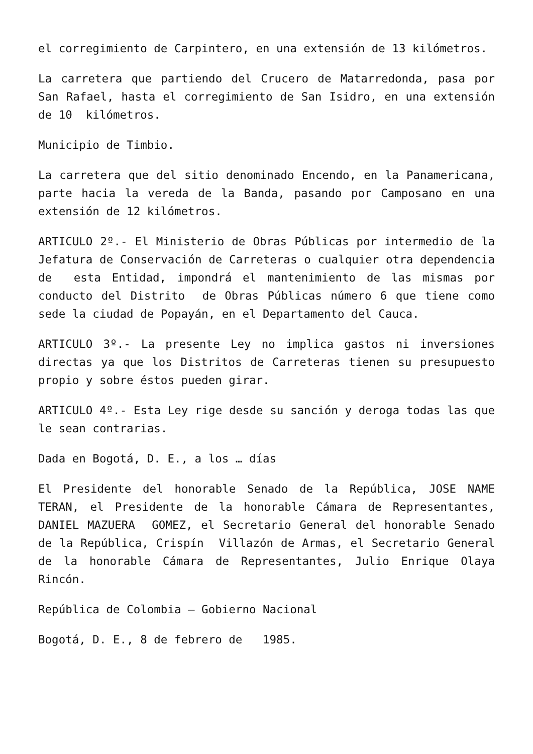el corregimiento de Carpintero, en una extensión de 13 kilómetros.
La carretera que partiendo del Crucero de Matarredonda, pasa por San Rafael, hasta el corregimiento de San Isidro, en una extensión de 10 kilómetros.
Municipio de Timbio.
La carretera que del sitio denominado Encendo, en la Panamericana, parte hacia la vereda de la Banda, pasando por Camposano en una extensión de 12 kilómetros.
ARTICULO 2º.- El Ministerio de Obras Públicas por intermedio de la Jefatura de Conservación de Carreteras o cualquier otra dependencia de esta Entidad, impondrá el mantenimiento de las mismas por conducto del Distrito de Obras Públicas número 6 que tiene como sede la ciudad de Popayán, en el Departamento del Cauca.
ARTICULO 3º.- La presente Ley no implica gastos ni inversiones directas ya que los Distritos de Carreteras tienen su presupuesto propio y sobre éstos pueden girar.
ARTICULO 4º.- Esta Ley rige desde su sanción y deroga todas las que le sean contrarias.
Dada en Bogotá, D. E., a los … días
El Presidente del honorable Senado de la República, JOSE NAME TERAN, el Presidente de la honorable Cámara de Representantes, DANIEL MAZUERA GOMEZ, el Secretario General del honorable Senado de la República, Crispín Villazón de Armas, el Secretario General de la honorable Cámara de Representantes, Julio Enrique Olaya Rincón.
República de Colombia – Gobierno Nacional
Bogotá, D. E., 8 de febrero de 1985.